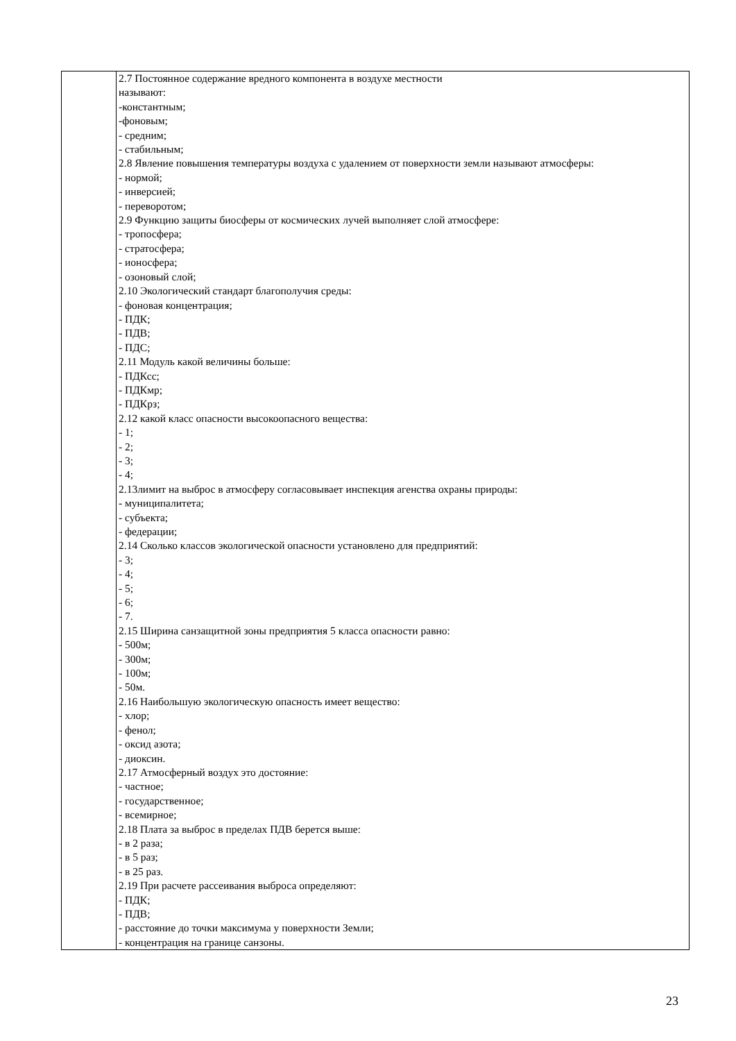| | 2.7 Постоянное содержание вредного компонента в воздухе местности называют: -константным; -фоновым; - средним; - стабильным; 2.8 Явление повышения температуры воздуха с удалением от поверхности земли называют атмосферы: - нормой; - инверсией; - переворотом; 2.9 Функцию защиты биосферы от космических лучей выполняет слой атмосфере: - тропосфера; - стратосфера; - ионосфера; - озоновый слой; 2.10 Экологический стандарт благополучия среды: - фоновая концентрация; - ПДК; - ПДВ; - ПДС; 2.11 Модуль какой величины больше: - ПДКсс; - ПДКмр; - ПДКрз; 2.12 какой класс опасности высокоопасного вещества: - 1; - 2; - 3; - 4; 2.13лимит на выброс в атмосферу согласовывает инспекция агенства охраны природы: - муниципалитета; - субъекта; - федерации; 2.14 Сколько классов экологической опасности установлено для предприятий: - 3; - 4; - 5; - 6; - 7. 2.15 Ширина санзащитной зоны предприятия 5 класса опасности равно: - 500м; - 300м; - 100м; - 50м. 2.16 Наибольшую экологическую опасность имеет вещество: - хлор; - фенол; - оксид азота; - диоксин. 2.17 Атмосферный воздух это достояние: - частное; - государственное; - всемирное; 2.18 Плата за выброс в пределах ПДВ берется выше: - в 2 раза; - в 5 раз; - в 25 раз. 2.19 При расчете рассеивания выброса определяют: - ПДК; - ПДВ; - расстояние до точки максимума у поверхности Земли; - концентрация на границе санзоны. |
23